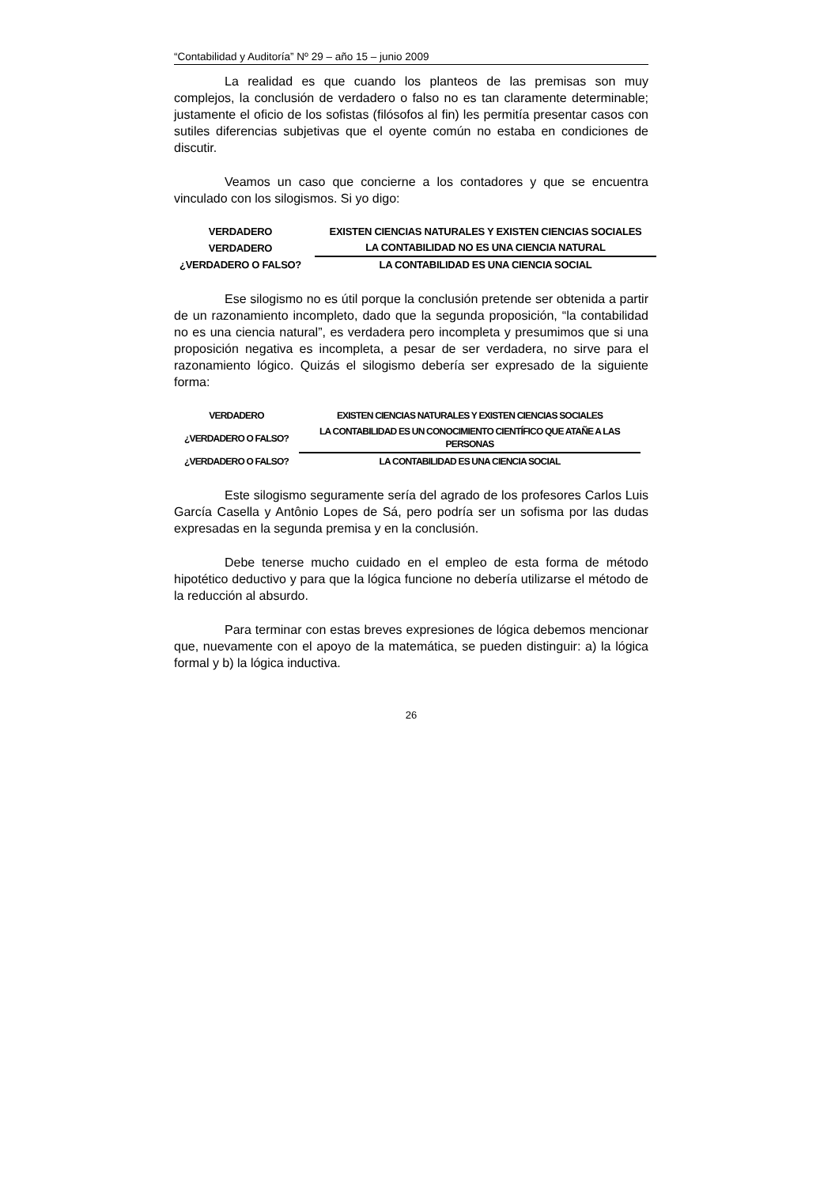“Contabilidad y Auditoría” Nº 29 – año 15 – junio 2009
La realidad es que cuando los planteos de las premisas son muy complejos, la conclusión de verdadero o falso no es tan claramente determinable; justamente el oficio de los sofistas (filósofos al fin) les permitía presentar casos con sutiles diferencias subjetivas que el oyente común no estaba en condiciones de discutir.
Veamos un caso que concierne a los contadores y que se encuentra vinculado con los silogismos. Si yo digo:
| VERDADERO | EXISTEN CIENCIAS NATURALES Y EXISTEN CIENCIAS SOCIALES |
| VERDADERO | LA CONTABILIDAD NO ES UNA CIENCIA NATURAL |
| ¿VERDADERO O FALSO? | LA CONTABILIDAD ES UNA CIENCIA SOCIAL |
Ese silogismo no es útil porque la conclusión pretende ser obtenida a partir de un razonamiento incompleto, dado que la segunda proposición, “la contabilidad no es una ciencia natural”, es verdadera pero incompleta y presumimos que si una proposición negativa es incompleta, a pesar de ser verdadera, no sirve para el razonamiento lógico. Quizás el silogismo debería ser expresado de la siguiente forma:
| VERDADERO | EXISTEN CIENCIAS NATURALES Y EXISTEN CIENCIAS SOCIALES |
| ¿VERDADERO O FALSO? | LA CONTABILIDAD ES UN CONOCIMIENTO CIENTÍFICO QUE ATAÑE A LAS PERSONAS |
| ¿VERDADERO O FALSO? | LA CONTABILIDAD ES UNA CIENCIA SOCIAL |
Este silogismo seguramente sería del agrado de los profesores Carlos Luis García Casella y Antônio Lopes de Sá, pero podría ser un sofisma por las dudas expresadas en la segunda premisa y en la conclusión.
Debe tenerse mucho cuidado en el empleo de esta forma de método hipotético deductivo y para que la lógica funcione no debería utilizarse el método de la reducción al absurdo.
Para terminar con estas breves expresiones de lógica debemos mencionar que, nuevamente con el apoyo de la matemática, se pueden distinguir: a) la lógica formal y b) la lógica inductiva.
26